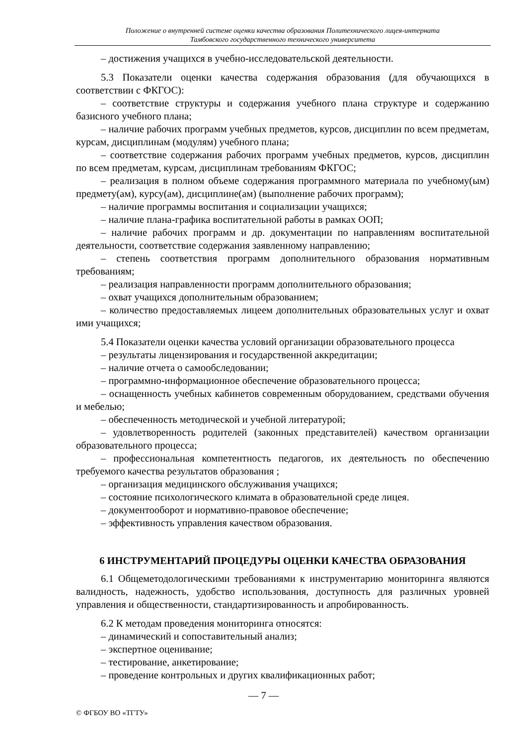Положение о внутренней системе оценки качества образования Политехнического лицея-интерната
Тамбовского государственного технического университета
– достижения учащихся в учебно-исследовательской деятельности.
5.3 Показатели оценки качества содержания образования (для обучающихся в соответствии с ФКГОС):
– соответствие структуры и содержания учебного плана структуре и содержанию базисного учебного плана;
– наличие рабочих программ учебных предметов, курсов, дисциплин по всем предметам, курсам, дисциплинам (модулям) учебного плана;
– соответствие содержания рабочих программ учебных предметов, курсов, дисциплин по всем предметам, курсам, дисциплинам требованиям ФКГОС;
– реализация в полном объеме содержания программного материала по учебному(ым) предмету(ам), курсу(ам), дисциплине(ам) (выполнение рабочих программ);
– наличие программы воспитания и социализации учащихся;
– наличие плана-графика воспитательной работы в рамках ООП;
– наличие рабочих программ и др. документации по направлениям воспитательной деятельности, соответствие содержания заявленному направлению;
– степень соответствия программ дополнительного образования нормативным требованиям;
– реализация направленности программ дополнительного образования;
– охват учащихся дополнительным образованием;
– количество предоставляемых лицеем дополнительных образовательных услуг и охват ими учащихся;
5.4 Показатели оценки качества условий организации образовательного процесса
– результаты лицензирования и государственной аккредитации;
– наличие отчета о самообследовании;
– программно-информационное обеспечение образовательного процесса;
– оснащенность учебных кабинетов современным оборудованием, средствами обучения и мебелью;
– обеспеченность методической и учебной литературой;
– удовлетворенность родителей (законных представителей) качеством организации образовательного процесса;
– профессиональная компетентность педагогов, их деятельность по обеспечению требуемого качества результатов образования ;
– организация медицинского обслуживания учащихся;
– состояние психологического климата в образовательной среде лицея.
– документооборот и нормативно-правовое обеспечение;
– эффективность управления качеством образования.
6 ИНСТРУМЕНТАРИЙ ПРОЦЕДУРЫ ОЦЕНКИ КАЧЕСТВА ОБРАЗОВАНИЯ
6.1 Общеметодологическими требованиями к инструментарию мониторинга являются валидность, надежность, удобство использования, доступность для различных уровней управления и общественности, стандартизированность и апробированность.
6.2 К методам проведения мониторинга относятся:
– динамический и сопоставительный анализ;
– экспертное оценивание;
– тестирование, анкетирование;
– проведение контрольных и других квалификационных работ;
— 7 —
© ФГБОУ ВО «ТГТУ»